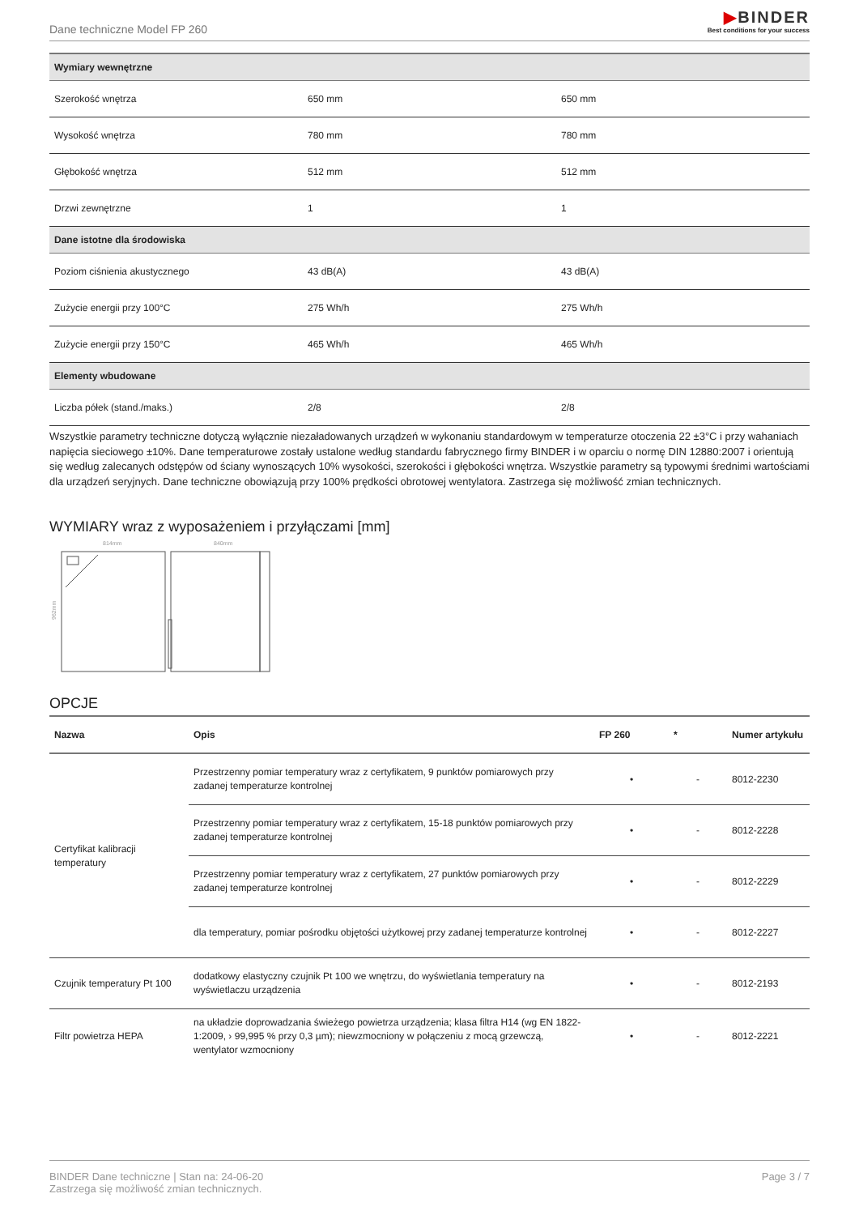Dane techniczne Model FP 260
▶BINDER
Best conditions for your success
| Wymiary wewnętrzne | | |
| Szerokość wnętrza | 650 mm | 650 mm |
| Wysokość wnętrza | 780 mm | 780 mm |
| Głębokość wnętrza | 512 mm | 512 mm |
| Drzwi zewnętrzne | 1 | 1 |
| Dane istotne dla środowiska | | |
| Poziom ciśnienia akustycznego | 43 dB(A) | 43 dB(A) |
| Zużycie energii przy 100°C | 275 Wh/h | 275 Wh/h |
| Zużycie energii przy 150°C | 465 Wh/h | 465 Wh/h |
| Elementy wbudowane | | |
| Liczba półek (stand./maks.) | 2/8 | 2/8 |
Wszystkie parametry techniczne dotyczą wyłącznie niezaładowanych urządzeń w wykonaniu standardowym w temperaturze otoczenia 22 ±3°C i przy wahaniach napięcia sieciowego ±10%. Dane temperaturowe zostały ustalone według standardu fabrycznego firmy BINDER i w oparciu o normę DIN 12880:2007 i orientują się według zalecanych odstępów od ściany wynoszących 10% wysokości, szerokości i głębokości wnętrza. Wszystkie parametry są typowymi średnimi wartościami dla urządzeń seryjnych. Dane techniczne obowiązują przy 100% prędkości obrotowej wentylatora. Zastrzega się możliwość zmian technicznych.
WYMIARY wraz z wyposażeniem i przyłączami [mm]
814mm
840mm
962mm
OPCJE
| Nazwa | Opis | FP 260 | * | Numer artykułu |
| --- | --- | --- | --- | --- |
| Certyfikat kalibracji temperatury | Przestrzenny pomiar temperatury wraz z certyfikatem, 9 punktów pomiarowych przy zadanej temperaturze kontrolnej | • | - | 8012-2230 |
| | Przestrzenny pomiar temperatury wraz z certyfikatem, 15-18 punktów pomiarowych przy zadanej temperaturze kontrolnej | • | - | 8012-2228 |
| | Przestrzenny pomiar temperatury wraz z certyfikatem, 27 punktów pomiarowych przy zadanej temperaturze kontrolnej | • | - | 8012-2229 |
| | dla temperatury, pomiar pośrodku objętości użytkowej przy zadanej temperaturze kontrolnej | • | - | 8012-2227 |
| Czujnik temperatury Pt 100 | dodatkowy elastyczny czujnik Pt 100 we wnętrzu, do wyświetlania temperatury na wyświetlaczu urządzenia | • | - | 8012-2193 |
| Filtr powietrza HEPA | na układzie doprowadzania świeżego powietrza urządzenia; klasa filtra H14 (wg EN 1822-1:2009, › 99,995 % przy 0,3 µm); niewzmocniony w połączeniu z mocą grzewczą, wentylator wzmocniony | • | - | 8012-2221 |
BINDER Dane techniczne | Stan na: 24-06-20
Zastrzega się możliwość zmian technicznych.
Page 3 / 7